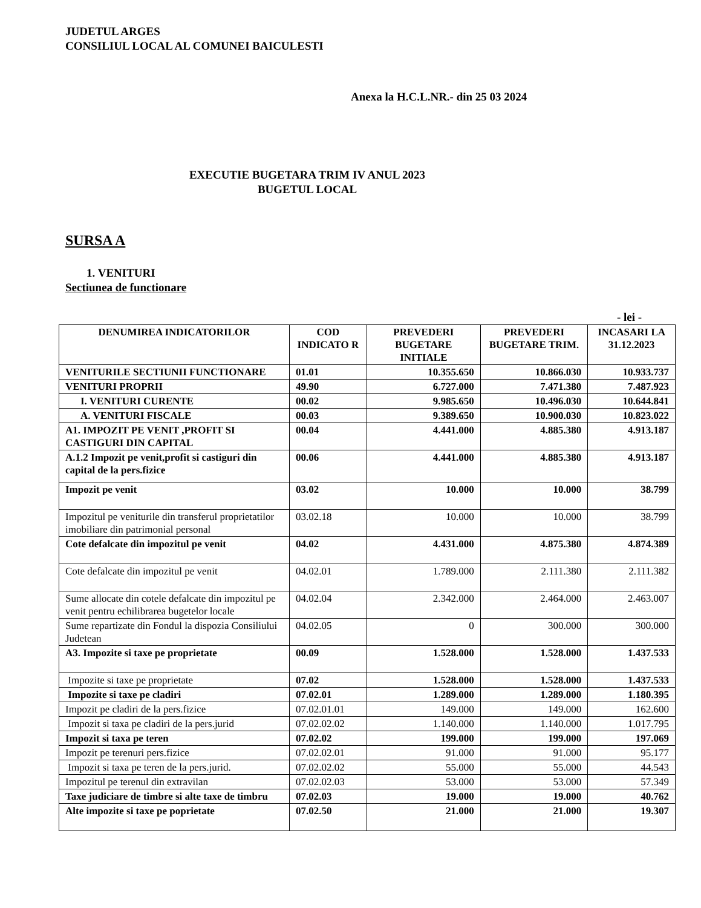JUDETUL ARGES
CONSILIUL LOCAL AL COMUNEI BAICULESTI
Anexa la H.C.L.NR.- din 25 03 2024
EXECUTIE BUGETARA TRIM IV ANUL 2023
BUGETUL LOCAL
SURSA A
1. VENITURI
Sectiunea de functionare
- lei -
| DENUMIREA INDICATORILOR | COD INDICATO R | PREVEDERI BUGETARE INITIALE | PREVEDERI BUGETARE TRIM. | INCASARI LA 31.12.2023 |
| --- | --- | --- | --- | --- |
| VENITURILE SECTIUNII FUNCTIONARE | 01.01 | 10.355.650 | 10.866.030 | 10.933.737 |
| VENITURI PROPRII | 49.90 | 6.727.000 | 7.471.380 | 7.487.923 |
| I. VENITURI CURENTE | 00.02 | 9.985.650 | 10.496.030 | 10.644.841 |
| A. VENITURI FISCALE | 00.03 | 9.389.650 | 10.900.030 | 10.823.022 |
| A1. IMPOZIT PE VENIT ,PROFIT SI CASTIGURI DIN CAPITAL | 00.04 | 4.441.000 | 4.885.380 | 4.913.187 |
| A.1.2 Impozit pe venit,profit si castiguri din capital de la pers.fizice | 00.06 | 4.441.000 | 4.885.380 | 4.913.187 |
| Impozit pe venit | 03.02 | 10.000 | 10.000 | 38.799 |
| Impozitul pe veniturile din transferul proprietatilor imobiliare din patrimonial personal | 03.02.18 | 10.000 | 10.000 | 38.799 |
| Cote defalcate din impozitul pe venit | 04.02 | 4.431.000 | 4.875.380 | 4.874.389 |
| Cote defalcate din impozitul pe venit | 04.02.01 | 1.789.000 | 2.111.380 | 2.111.382 |
| Sume allocate din cotele defalcate din impozitul pe venit pentru echilibrarea bugetelor locale | 04.02.04 | 2.342.000 | 2.464.000 | 2.463.007 |
| Sume repartizate din Fondul la dispozia Consiliului Judetean | 04.02.05 | 0 | 300.000 | 300.000 |
| A3. Impozite si taxe pe proprietate | 00.09 | 1.528.000 | 1.528.000 | 1.437.533 |
| Impozite si taxe pe proprietate | 07.02 | 1.528.000 | 1.528.000 | 1.437.533 |
| Impozite si taxe pe cladiri | 07.02.01 | 1.289.000 | 1.289.000 | 1.180.395 |
| Impozit pe cladiri de la pers.fizice | 07.02.01.01 | 149.000 | 149.000 | 162.600 |
| Impozit si taxa pe cladiri de la pers.jurid | 07.02.02.02 | 1.140.000 | 1.140.000 | 1.017.795 |
| Impozit si taxa pe teren | 07.02.02 | 199.000 | 199.000 | 197.069 |
| Impozit pe terenuri pers.fizice | 07.02.02.01 | 91.000 | 91.000 | 95.177 |
| Impozit si taxa pe teren de la pers.jurid. | 07.02.02.02 | 55.000 | 55.000 | 44.543 |
| Impozitul pe terenul din extravilan | 07.02.02.03 | 53.000 | 53.000 | 57.349 |
| Taxe judiciare de timbre si alte taxe de timbru | 07.02.03 | 19.000 | 19.000 | 40.762 |
| Alte impozite si taxe pe poprietate | 07.02.50 | 21.000 | 21.000 | 19.307 |